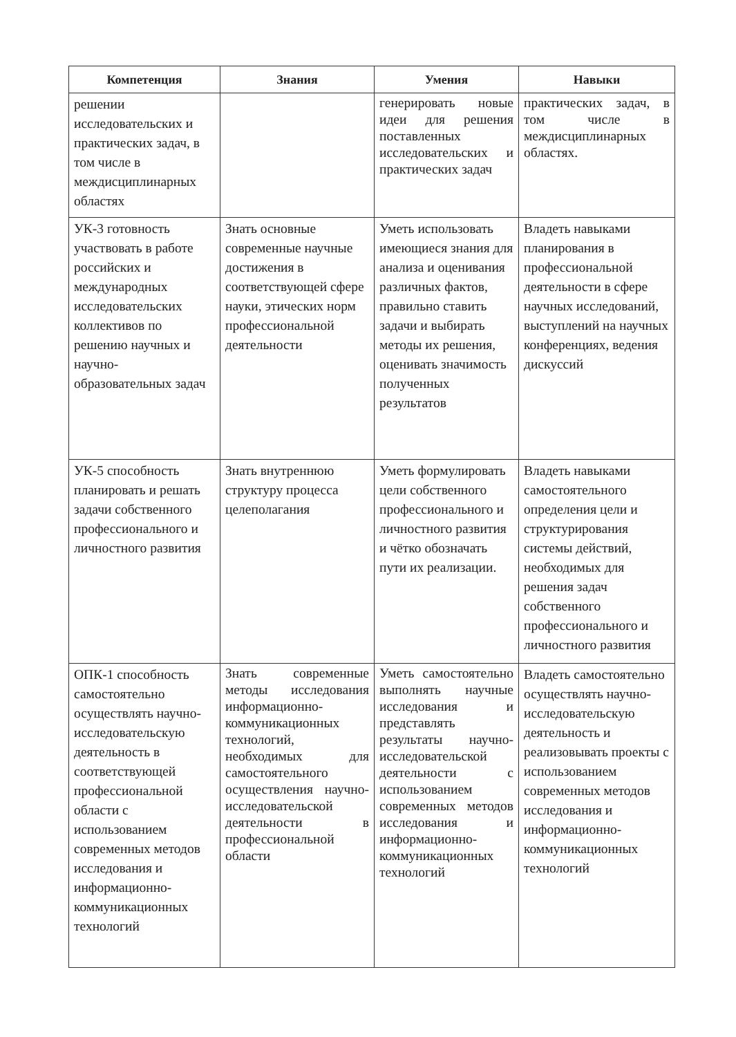| Компетенция | Знания | Умения | Навыки |
| --- | --- | --- | --- |
| решении исследовательских и практических задач, в том числе в междисциплинарных областях | | генерировать новые идеи для решения поставленных исследовательских и практических задач | практических задач, в том числе в междисциплинарных областях. |
| УК-3 готовность участвовать в работе российских и международных исследовательских коллективов по решению научных и научно-образовательных задач | Знать основные современные научные достижения в соответствующей сфере науки, этических норм профессиональной деятельности | Уметь использовать имеющиеся знания для анализа и оценивания различных фактов, правильно ставить задачи и выбирать методы их решения, оценивать значимость полученных результатов | Владеть навыками планирования в профессиональной деятельности в сфере научных исследований, выступлений на научных конференциях, ведения дискуссий |
| УК-5 способность планировать и решать задачи собственного профессионального и личностного развития | Знать внутреннюю структуру процесса целеполагания | Уметь формулировать цели собственного профессионального и личностного развития и чётко обозначать пути их реализации. | Владеть навыками самостоятельного определения цели и структурирования системы действий, необходимых для решения задач собственного профессионального и личностного развития |
| ОПК-1 способность самостоятельно осуществлять научно-исследовательскую деятельность в соответствующей профессиональной области с использованием современных методов исследования и информационно-коммуникационных технологий | Знать современные методы исследования информационно-коммуникационных технологий, необходимых для самостоятельного осуществления научно-исследовательской деятельности в профессиональной области | Уметь самостоятельно выполнять научные исследования и представлять результаты научно-исследовательской деятельности с использованием современных методов исследования и информационно-коммуникационных технологий | Владеть самостоятельно осуществлять научно-исследовательскую деятельность и реализовывать проекты с использованием современных методов исследования и информационно-коммуникационных технологий |